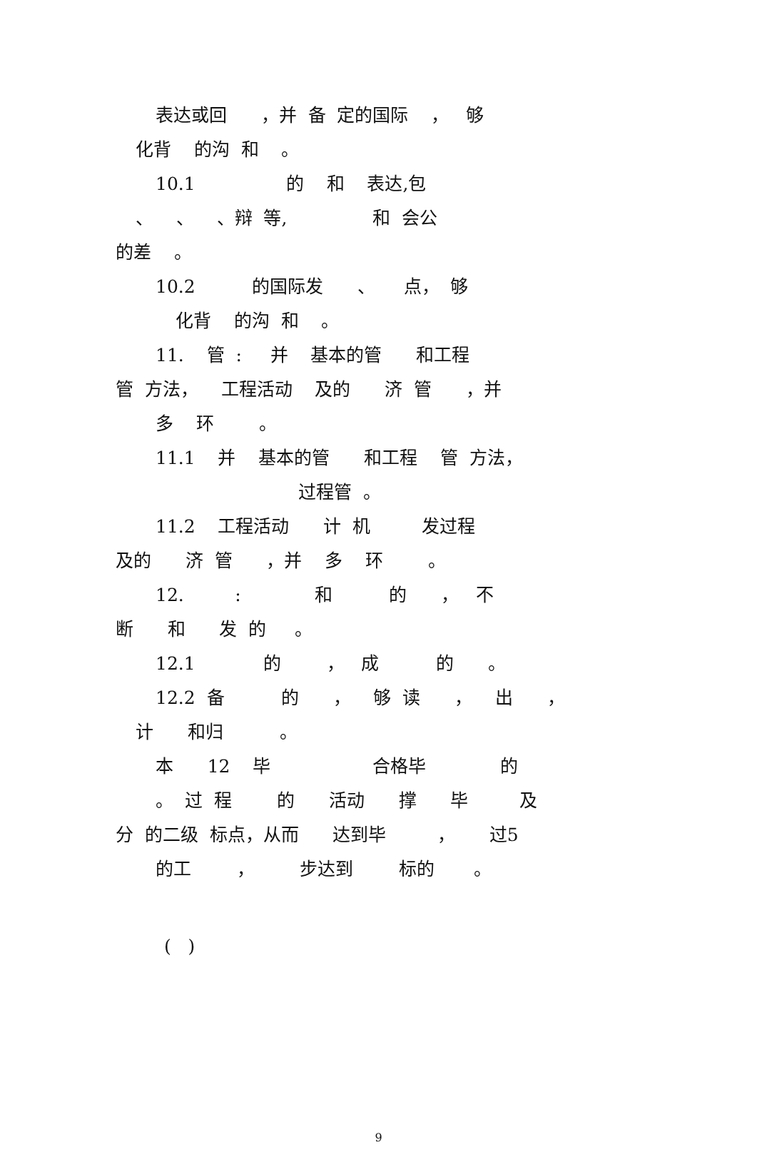表达或回 ，并 备 定的国际 ， 够
化背 的沟 和 。
10.1 的 和 表达,包
、 、 、辩 等, 和 会公
的差 。
10.2 的国际发 、 点， 够
化背 的沟 和 。
11. 管 : 并 基本的管 和工程
管 方法， 工程活动 及的 济 管 ，并
多 环 。
11.1 并 基本的管 和工程 管 方法，
过程管 。
11.2 工程活动 计 机 发过程
及的 济 管 ，并 多 环 。
12. : 和 的 ， 不
断 和 发 的 。
12.1 的 ， 成 的 。
12.2 备 的 ， 够 读 ， 出 ，
计 和归 。
本 12 毕 合格毕 的
。 过 程 的 活动 撑 毕 及
分 的二级 标点，从而 达到毕 ， 过5
的工 ， 步达到 标的 。
( )
9